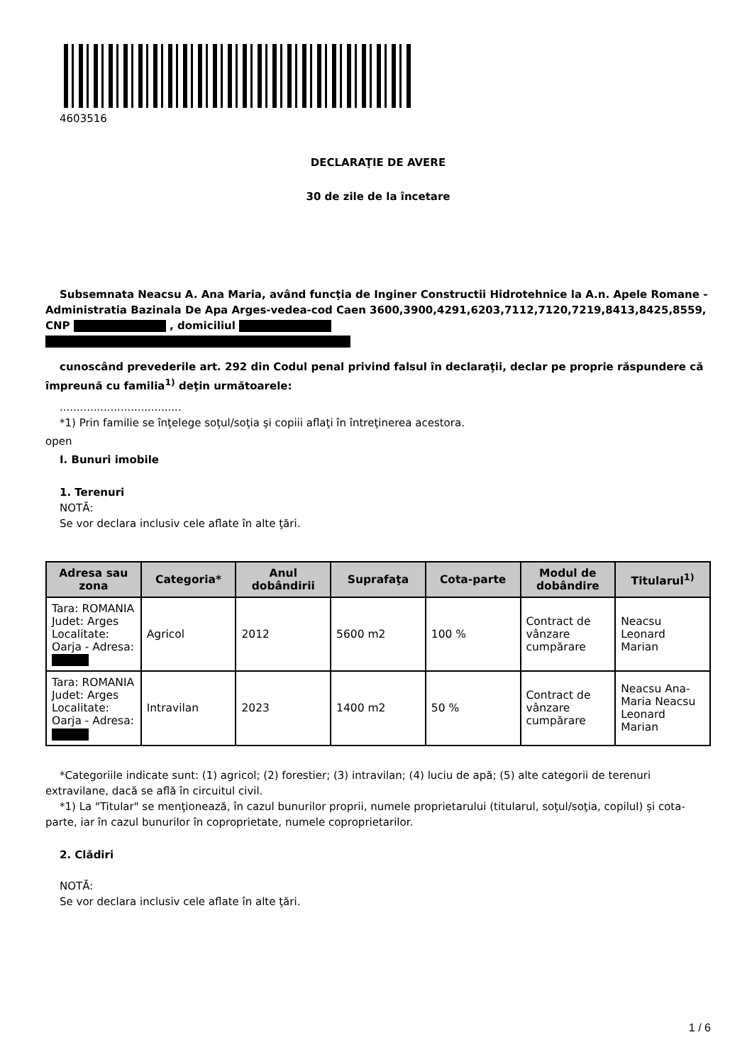4603516
DECLARAŢIE DE AVERE
30 de zile de la încetare
Subsemnata Neacsu A. Ana Maria, având funcţia de Inginer Constructii Hidrotehnice la A.n. Apele Romane - Administratia Bazinala De Apa Arges-vedea-cod Caen 3600,3900,4291,6203,7112,7120,7219,8413,8425,8559, CNP , domiciliul
cunoscând prevederile art. 292 din Codul penal privind falsul în declaraţii, declar pe proprie răspundere că împreună cu familia<sup>1)</sup> deţin următoarele:
....................................
*1) Prin familie se înţelege soţul/soţia şi copiii aflaţi în întreţinerea acestora.
open
I. Bunuri imobile
1. Terenuri
NOTĂ:
Se vor declara inclusiv cele aflate în alte ţări.
| Adresa sau zona | Categoria* | Anul dobândirii | Suprafaţa | Cota-parte | Modul de dobândire | Titularul<sup>1)</sup> |
| --- | --- | --- | --- | --- | --- | --- |
| Tara: ROMANIA Judet: Arges Localitate: Oarja - Adresa: | Agricol | 2012 | 5600 m2 | 100 % | Contract de vânzare cumpărare | Neacsu Leonard Marian |
| Tara: ROMANIA Judet: Arges Localitate: Oarja - Adresa: | Intravilan | 2023 | 1400 m2 | 50 % | Contract de vânzare cumpărare | Neacsu Ana-Maria Neacsu Leonard Marian |
*Categoriile indicate sunt: (1) agricol; (2) forestier; (3) intravilan; (4) luciu de apă; (5) alte categorii de terenuri extravilane, dacă se află în circuitul civil.
*1) La "Titular" se menţionează, în cazul bunurilor proprii, numele proprietarului (titularul, soţul/soţia, copilul) și cota-parte, iar în cazul bunurilor în coproprietate, numele coproprietarilor.
2. Clădiri
NOTĂ:
Se vor declara inclusiv cele aflate în alte ţări.
1 / 6